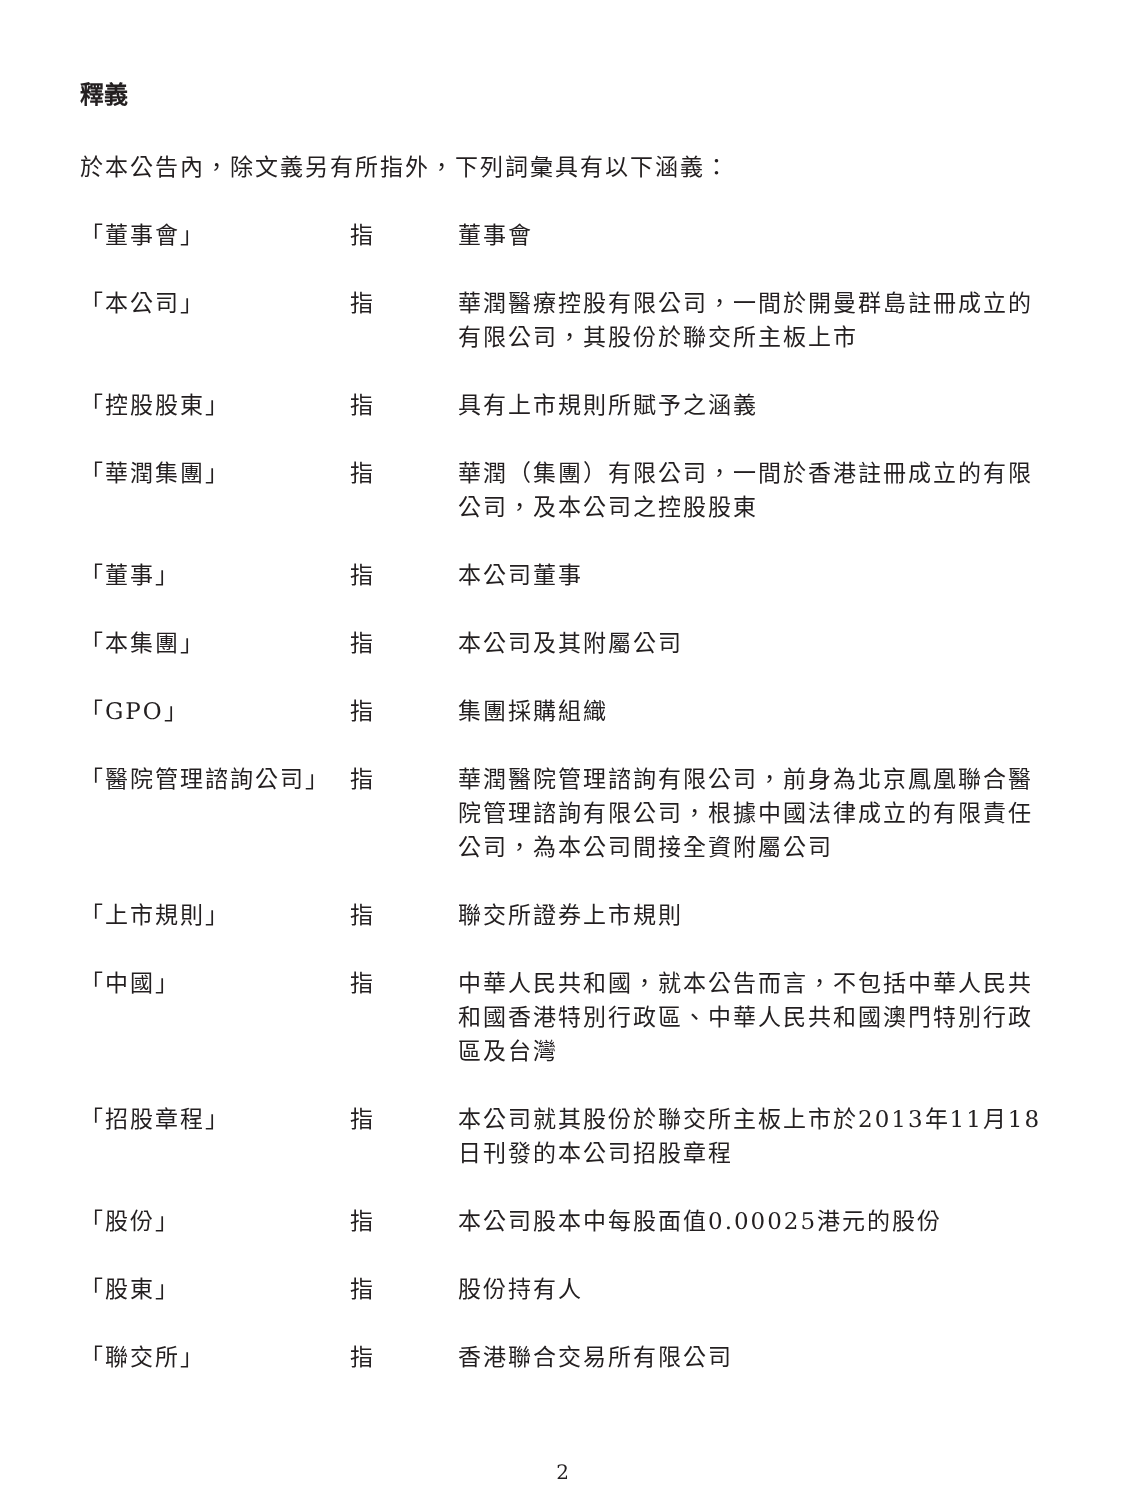釋義
於本公告內，除文義另有所指外，下列詞彙具有以下涵義：
| 「董事會」 | 指 | 董事會 |
| 「本公司」 | 指 | 華潤醫療控股有限公司，一間於開曼群島註冊成立的有限公司，其股份於聯交所主板上市 |
| 「控股股東」 | 指 | 具有上市規則所賦予之涵義 |
| 「華潤集團」 | 指 | 華潤（集團）有限公司，一間於香港註冊成立的有限公司，及本公司之控股股東 |
| 「董事」 | 指 | 本公司董事 |
| 「本集團」 | 指 | 本公司及其附屬公司 |
| 「GPO」 | 指 | 集團採購組織 |
| 「醫院管理諮詢公司」 | 指 | 華潤醫院管理諮詢有限公司，前身為北京鳳凰聯合醫院管理諮詢有限公司，根據中國法律成立的有限責任公司，為本公司間接全資附屬公司 |
| 「上市規則」 | 指 | 聯交所證券上市規則 |
| 「中國」 | 指 | 中華人民共和國，就本公告而言，不包括中華人民共和國香港特別行政區、中華人民共和國澳門特別行政區及台灣 |
| 「招股章程」 | 指 | 本公司就其股份於聯交所主板上市於2013年11月18日刊發的本公司招股章程 |
| 「股份」 | 指 | 本公司股本中每股面值0.00025港元的股份 |
| 「股東」 | 指 | 股份持有人 |
| 「聯交所」 | 指 | 香港聯合交易所有限公司 |
2